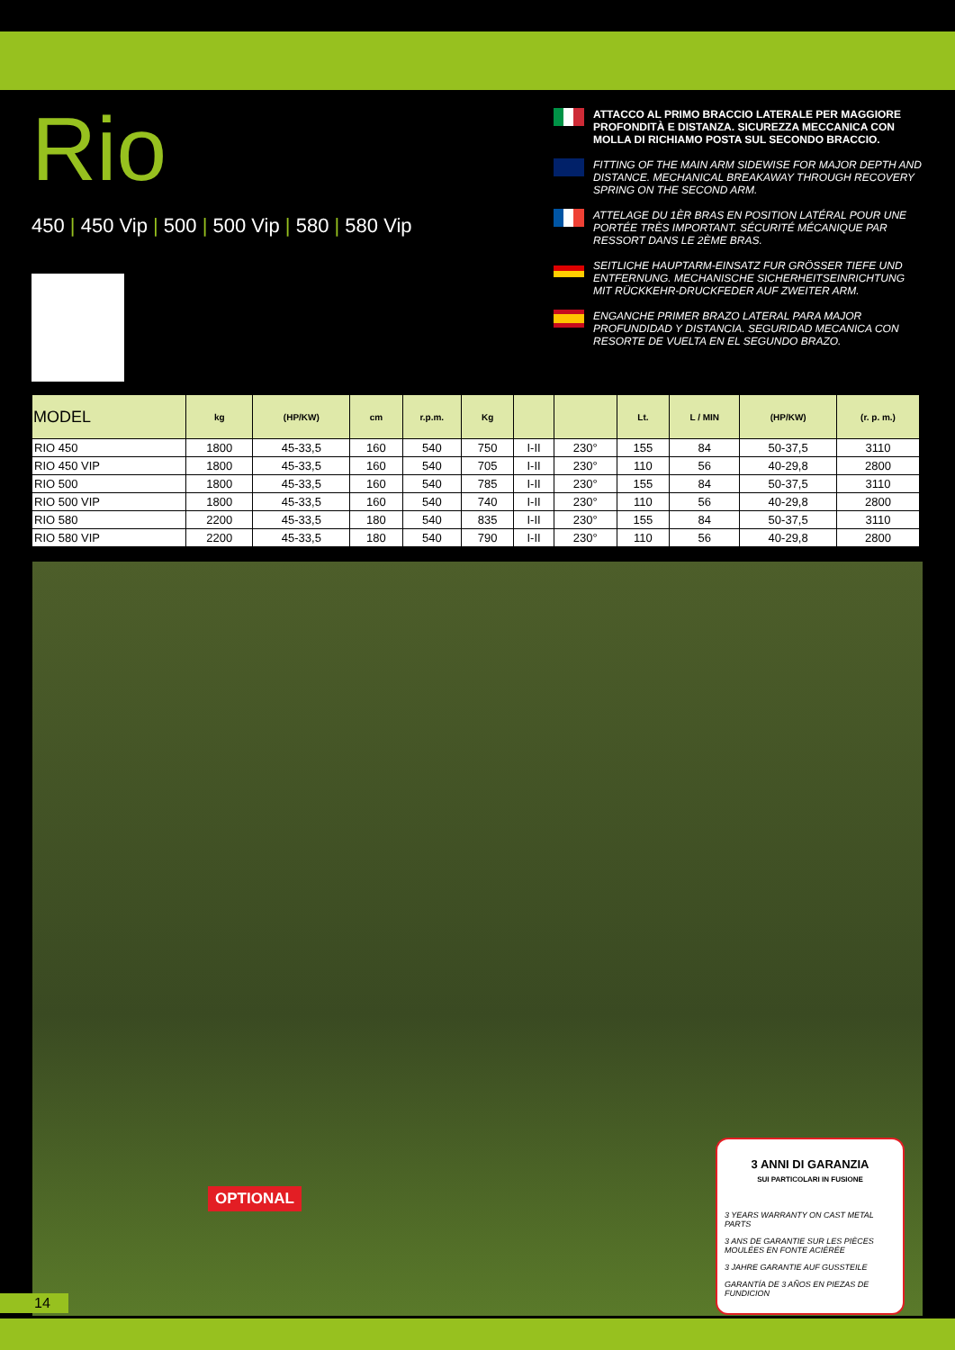Rio
450 | 450 Vip | 500 | 500 Vip | 580 | 580 Vip
ATTACCO AL PRIMO BRACCIO LATERALE PER MAGGIORE PROFONDITÀ E DISTANZA. SICUREZZA MECCANICA CON MOLLA DI RICHIAMO POSTA SUL SECONDO BRACCIO.
FITTING OF THE MAIN ARM SIDEWISE FOR MAJOR DEPTH AND DISTANCE. MECHANICAL BREAKAWAY THROUGH RECOVERY SPRING ON THE SECOND ARM.
ATTELAGE DU 1ÈR BRAS EN POSITION LATÉRAL POUR UNE PORTÉE TRÈS IMPORTANT. SÉCURITÉ MÉCANIQUE PAR RESSORT DANS LE 2ÈME BRAS.
SEITLICHE HAUPTARM-EINSATZ FUR GRÖSSER TIEFE UND ENTFERNUNG. MECHANISCHE SICHERHEITSEINRICHTUNG MIT RÜCKKEHR-DRUCKFEDER AUF ZWEITER ARM.
ENGANCHE PRIMER BRAZO LATERAL PARA MAJOR PROFUNDIDAD Y DISTANCIA. SEGURIDAD MECANICA CON RESORTE DE VUELTA EN EL SEGUNDO BRAZO.
| MODEL | kg | (HP/KW) | cm | r.p.m. | Kg | | | Lt. | L / MIN | (HP/KW) | (r. p. m.) |
| --- | --- | --- | --- | --- | --- | --- | --- | --- | --- | --- | --- |
| RIO 450 | 1800 | 45-33,5 | 160 | 540 | 750 | I-II | 230° | 155 | 84 | 50-37,5 | 3110 |
| RIO 450 VIP | 1800 | 45-33,5 | 160 | 540 | 705 | I-II | 230° | 110 | 56 | 40-29,8 | 2800 |
| RIO 500 | 1800 | 45-33,5 | 160 | 540 | 785 | I-II | 230° | 155 | 84 | 50-37,5 | 3110 |
| RIO 500 VIP | 1800 | 45-33,5 | 160 | 540 | 740 | I-II | 230° | 110 | 56 | 40-29,8 | 2800 |
| RIO 580 | 2200 | 45-33,5 | 180 | 540 | 835 | I-II | 230° | 155 | 84 | 50-37,5 | 3110 |
| RIO 580 VIP | 2200 | 45-33,5 | 180 | 540 | 790 | I-II | 230° | 110 | 56 | 40-29,8 | 2800 |
OPTIONAL
3 ANNI DI GARANZIA
SUI PARTICOLARI IN FUSIONE
3 YEARS WARRANTY ON CAST METAL PARTS
3 ANS DE GARANTIE SUR LES PIÈCES MOULÉES EN FONTE ACIÉRÉE
3 JAHRE GARANTIE AUF GUSSTEILE
GARANTÍA DE 3 AÑOS EN PIEZAS DE FUNDICION
14